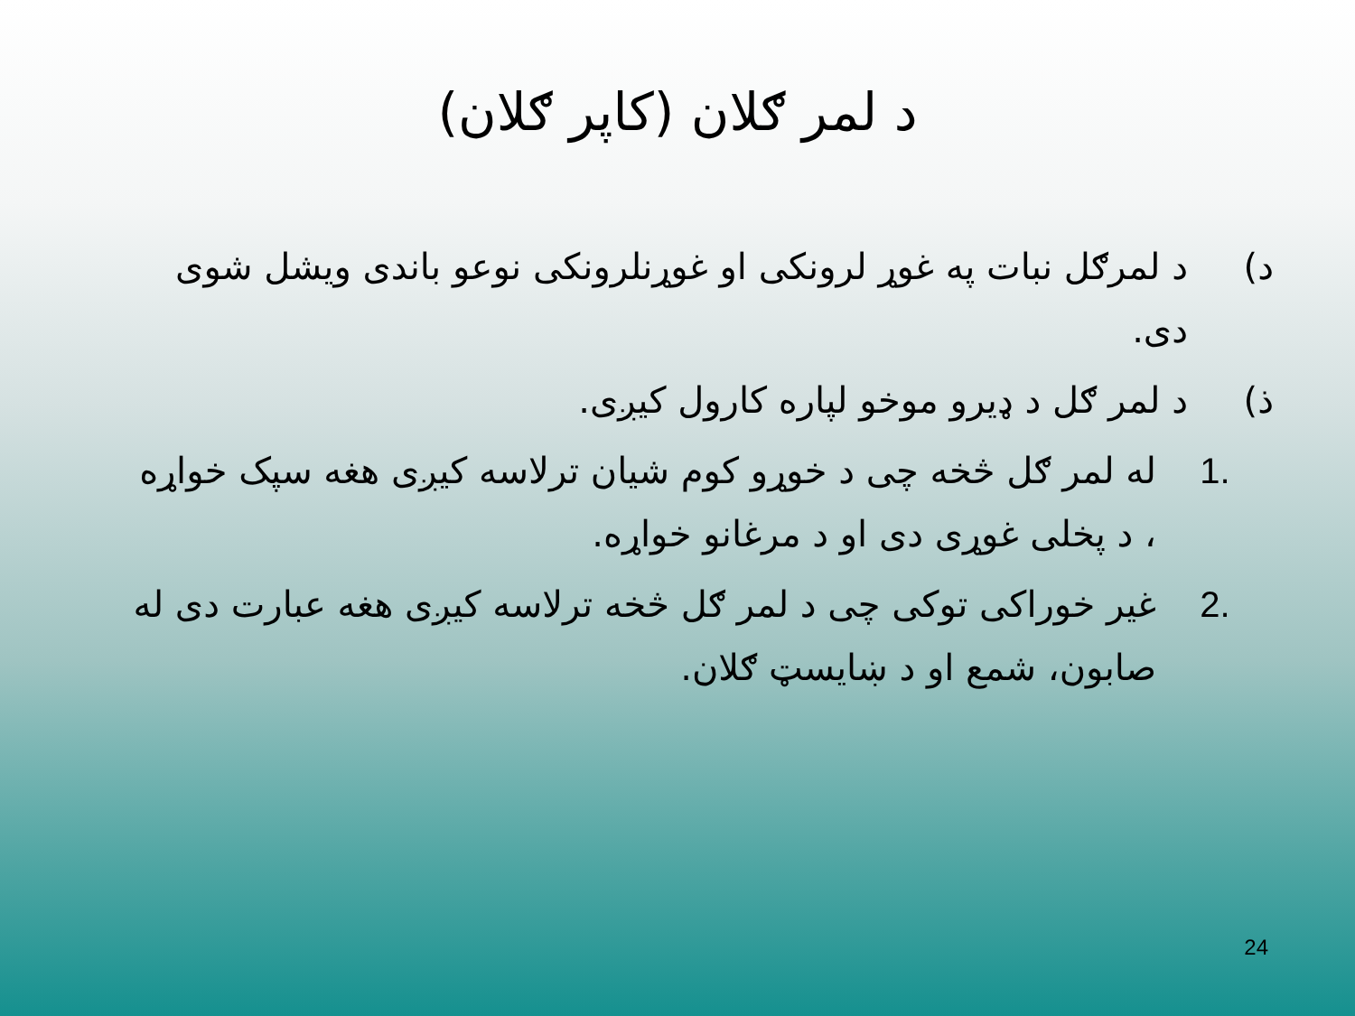د لمر ګلان (کاپر ګلان)
د) د لمرګل نبات په غوړ لرونکی او غوړنلرونکی نوعو باندی ویشل شوی دی.
ذ) د لمر ګل د ډیرو موخو لپاره کارول کیږی.
.1 له لمر ګل څخه چی د خوړو کوم شیان ترلاسه کیږی هغه سپک خواړه ، د پخلی غوړی دی او د مرغانو خواړه.
.2 غیر خوراکی توکی چی د لمر ګل څخه ترلاسه کیږی هغه عبارت دی له صابون، شمع او د ښایسټ ګلان.
24